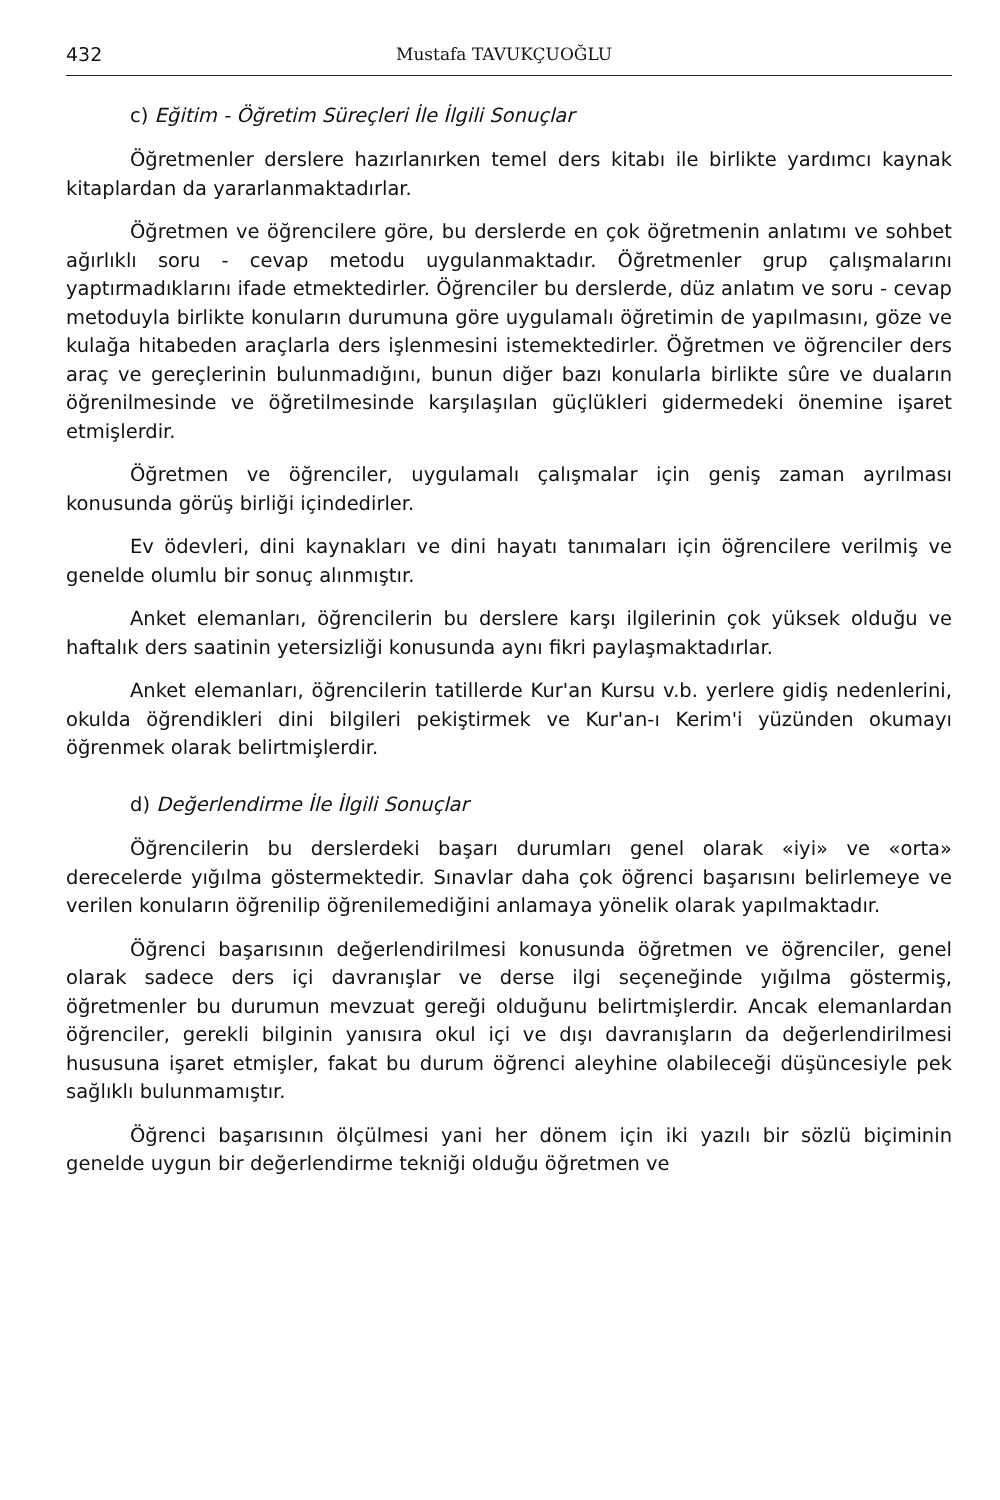432 Mustafa TAVUKÇUOĞLU
c) Eğitim - Öğretim Süreçleri İle İlgili Sonuçlar
Öğretmenler derslere hazırlanırken temel ders kitabı ile birlikte yardımcı kaynak kitaplardan da yararlanmaktadırlar.
Öğretmen ve öğrencilere göre, bu derslerde en çok öğretmenin anlatımı ve sohbet ağırlıklı soru - cevap metodu uygulanmaktadır. Öğretmenler grup çalışmalarını yaptırmadıklarını ifade etmektedirler. Öğrenciler bu derslerde, düz anlatım ve soru - cevap metoduyla birlikte konuların durumuna göre uygulamalı öğretimin de yapılmasını, göze ve kulağa hitabeden araçlarla ders işlenmesini istemektedirler. Öğretmen ve öğrenciler ders araç ve gereçlerinin bulunmadığını, bunun diğer bazı konularla birlikte sûre ve duaların öğrenilmesinde ve öğretilmesinde karşılaşılan güçlükleri gidermedeki önemine işaret etmişlerdir.
Öğretmen ve öğrenciler, uygulamalı çalışmalar için geniş zaman ayrılması konusunda görüş birliği içindedirler.
Ev ödevleri, dini kaynakları ve dini hayatı tanımaları için öğrencilere verilmiş ve genelde olumlu bir sonuç alınmıştır.
Anket elemanları, öğrencilerin bu derslere karşı ilgilerinin çok yüksek olduğu ve haftalık ders saatinin yetersizliği konusunda aynı fikri paylaşmaktadırlar.
Anket elemanları, öğrencilerin tatillerde Kur'an Kursu v.b. yerlere gidiş nedenlerini, okulda öğrendikleri dini bilgileri pekiştirmek ve Kur'an-ı Kerim'i yüzünden okumayı öğrenmek olarak belirtmişlerdir.
d) Değerlendirme İle İlgili Sonuçlar
Öğrencilerin bu derslerdeki başarı durumları genel olarak «iyi» ve «orta» derecelerde yığılma göstermektedir. Sınavlar daha çok öğrenci başarısını belirlemeye ve verilen konuların öğrenilip öğrenilemediğini anlamaya yönelik olarak yapılmaktadır.
Öğrenci başarısının değerlendirilmesi konusunda öğretmen ve öğrenciler, genel olarak sadece ders içi davranışlar ve derse ilgi seçeneğinde yığılma göstermiş, öğretmenler bu durumun mevzuat gereği olduğunu belirtmişlerdir. Ancak elemanlardan öğrenciler, gerekli bilginin yanısıra okul içi ve dışı davranışların da değerlendirilmesi hususuna işaret etmişler, fakat bu durum öğrenci aleyhine olabileceği düşüncesiyle pek sağlıklı bulunmamıştır.
Öğrenci başarısının ölçülmesi yani her dönem için iki yazılı bir sözlü biçiminin genelde uygun bir değerlendirme tekniği olduğu öğretmen ve